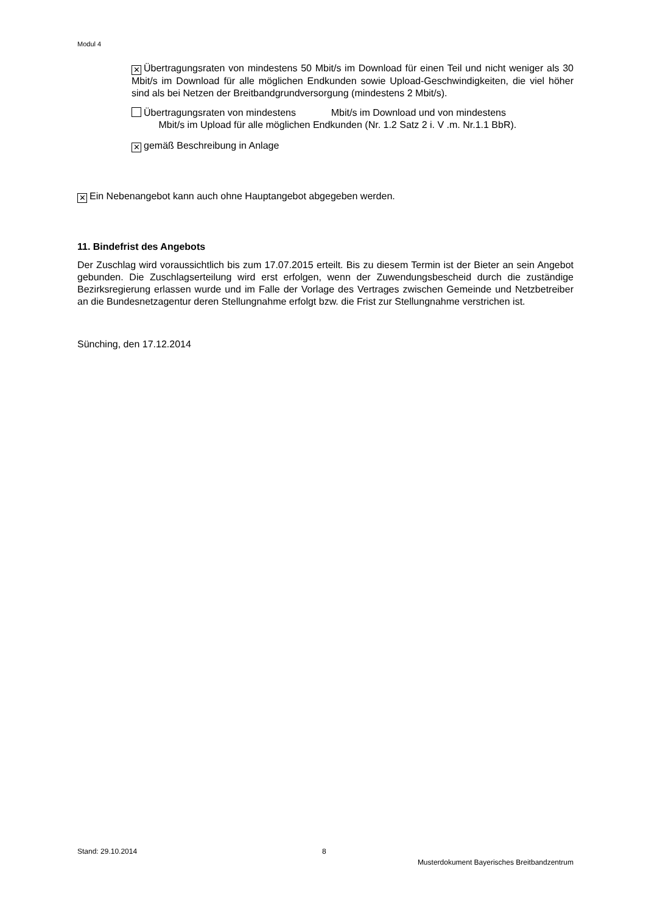Modul 4
✕ Übertragungsraten von mindestens 50 Mbit/s im Download für einen Teil und nicht weniger als 30 Mbit/s im Download für alle möglichen Endkunden sowie Upload-Geschwindigkeiten, die viel höher sind als bei Netzen der Breitbandgrundversorgung (mindestens 2 Mbit/s).
Übertragungsraten von mindestens Mbit/s im Download und von mindestens
Mbit/s im Upload für alle möglichen Endkunden (Nr. 1.2 Satz 2 i. V .m. Nr.1.1 BbR).
✕ gemäß Beschreibung in Anlage
✕ Ein Nebenangebot kann auch ohne Hauptangebot abgegeben werden.
11. Bindefrist des Angebots
Der Zuschlag wird voraussichtlich bis zum 17.07.2015 erteilt. Bis zu diesem Termin ist der Bieter an sein Angebot gebunden. Die Zuschlagserteilung wird erst erfolgen, wenn der Zuwendungsbescheid durch die zuständige Bezirksregierung erlassen wurde und im Falle der Vorlage des Vertrages zwischen Gemeinde und Netzbetreiber an die Bundesnetzagentur deren Stellungnahme erfolgt bzw. die Frist zur Stellungnahme verstrichen ist.
Sünching, den 17.12.2014
Stand: 29.10.2014 8
Musterdokument Bayerisches Breitbandzentrum